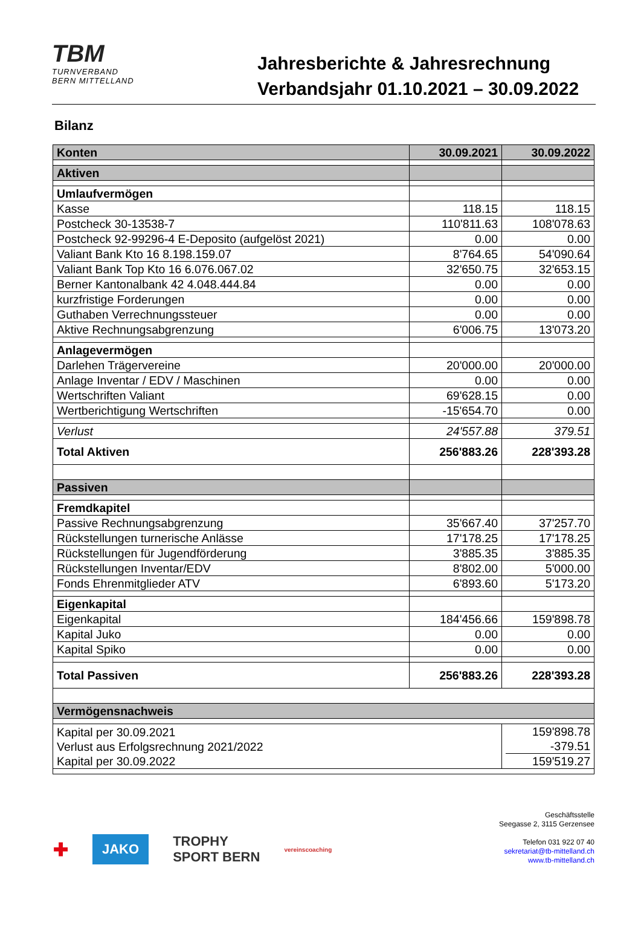TBM
TURNVERBAND
BERN MITTELLAND
Jahresberichte & Jahresrechnung
Verbandsjahr 01.10.2021 – 30.09.2022
Bilanz
| Konten | 30.09.2021 | 30.09.2022 |
| --- | --- | --- |
| Aktiven | | |
| Umlaufvermögen | | |
| Kasse | 118.15 | 118.15 |
| Postcheck 30-13538-7 | 110'811.63 | 108'078.63 |
| Postcheck 92-99296-4 E-Deposito (aufgelöst 2021) | 0.00 | 0.00 |
| Valiant Bank Kto 16 8.198.159.07 | 8'764.65 | 54'090.64 |
| Valiant Bank Top Kto 16 6.076.067.02 | 32'650.75 | 32'653.15 |
| Berner Kantonalbank 42 4.048.444.84 | 0.00 | 0.00 |
| kurzfristige Forderungen | 0.00 | 0.00 |
| Guthaben Verrechnungssteuer | 0.00 | 0.00 |
| Aktive Rechnungsabgrenzung | 6'006.75 | 13'073.20 |
| Anlagevermögen | | |
| Darlehen Trägervereine | 20'000.00 | 20'000.00 |
| Anlage Inventar / EDV / Maschinen | 0.00 | 0.00 |
| Wertschriften Valiant | 69'628.15 | 0.00 |
| Wertberichtigung Wertschriften | -15'654.70 | 0.00 |
| Verlust | 24'557.88 | 379.51 |
| Total Aktiven | 256'883.26 | 228'393.28 |
| Passiven | | |
| Fremdkapitel | | |
| Passive Rechnungsabgrenzung | 35'667.40 | 37'257.70 |
| Rückstellungen turnerische Anlässe | 17'178.25 | 17'178.25 |
| Rückstellungen für Jugendförderung | 3'885.35 | 3'885.35 |
| Rückstellungen Inventar/EDV | 8'802.00 | 5'000.00 |
| Fonds Ehrenmitglieder ATV | 6'893.60 | 5'173.20 |
| Eigenkapital | | |
| Eigenkapital | 184'456.66 | 159'898.78 |
| Kapital Juko | 0.00 | 0.00 |
| Kapital Spiko | 0.00 | 0.00 |
| Total Passiven | 256'883.26 | 228'393.28 |
| Vermögensnachweis | | |
| Kapital per 30.09.2021 Verlust aus Erfolgsrechnung 2021/2022 Kapital per 30.09.2022 | | 159'898.78 -379.51 159'519.27 |
✚ JAKO TROPHY
SPORT BERN vereinscoaching
Geschäftsstelle
Seegasse 2, 3115 Gerzensee
Telefon 031 922 07 40
sekretariat@tb-mittelland.ch
www.tb-mittelland.ch